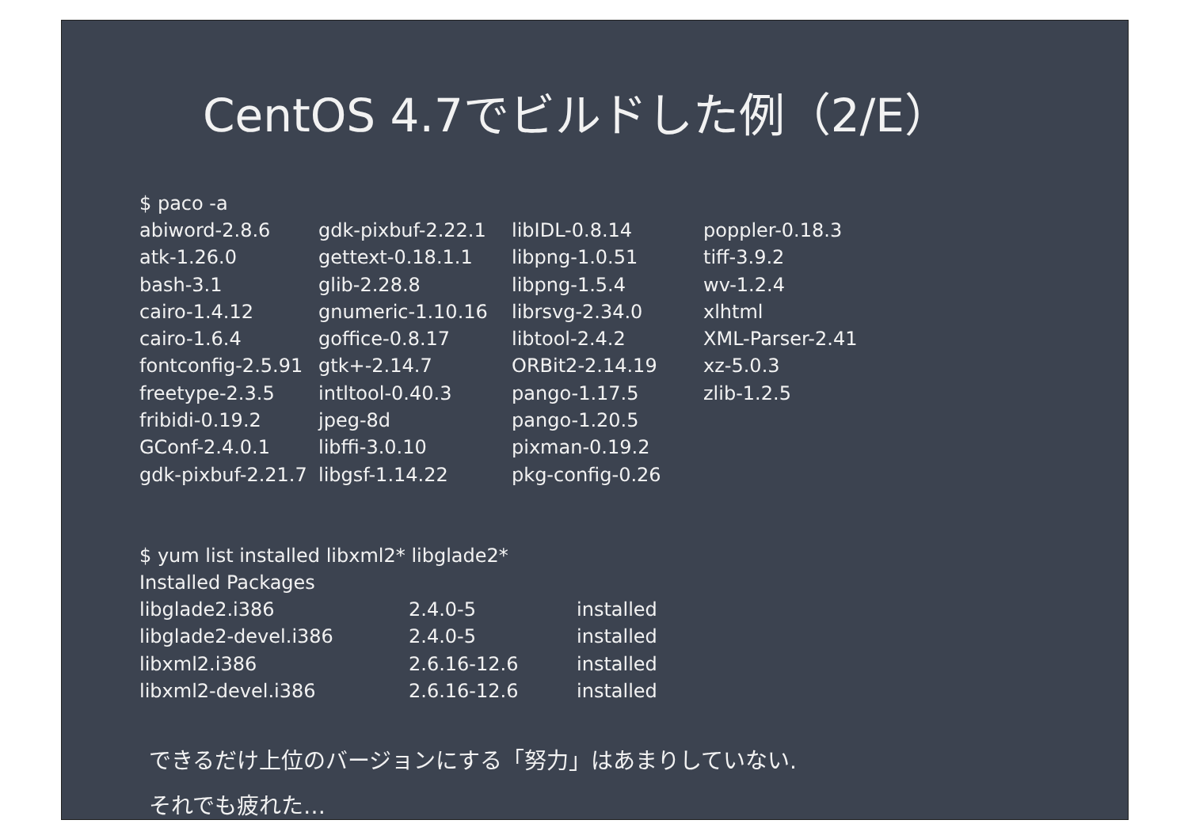CentOS 4.7でビルドした例（2/E）
$ paco -a
| abiword-2.8.6 | gdk-pixbuf-2.22.1 | libIDL-0.8.14 | poppler-0.18.3 |
| atk-1.26.0 | gettext-0.18.1.1 | libpng-1.0.51 | tiff-3.9.2 |
| bash-3.1 | glib-2.28.8 | libpng-1.5.4 | wv-1.2.4 |
| cairo-1.4.12 | gnumeric-1.10.16 | librsvg-2.34.0 | xlhtml |
| cairo-1.6.4 | goffice-0.8.17 | libtool-2.4.2 | XML-Parser-2.41 |
| fontconfig-2.5.91 | gtk+-2.14.7 | ORBit2-2.14.19 | xz-5.0.3 |
| freetype-2.3.5 | intltool-0.40.3 | pango-1.17.5 | zlib-1.2.5 |
| fribidi-0.19.2 | jpeg-8d | pango-1.20.5 | |
| GConf-2.4.0.1 | libffi-3.0.10 | pixman-0.19.2 | |
| gdk-pixbuf-2.21.7 | libgsf-1.14.22 | pkg-config-0.26 | |
$ yum list installed libxml2* libglade2*
Installed Packages
| libglade2.i386 | 2.4.0-5 | installed |
| libglade2-devel.i386 | 2.4.0-5 | installed |
| libxml2.i386 | 2.6.16-12.6 | installed |
| libxml2-devel.i386 | 2.6.16-12.6 | installed |
できるだけ上位のバージョンにする「努力」はあまりしていない.
それでも疲れた…